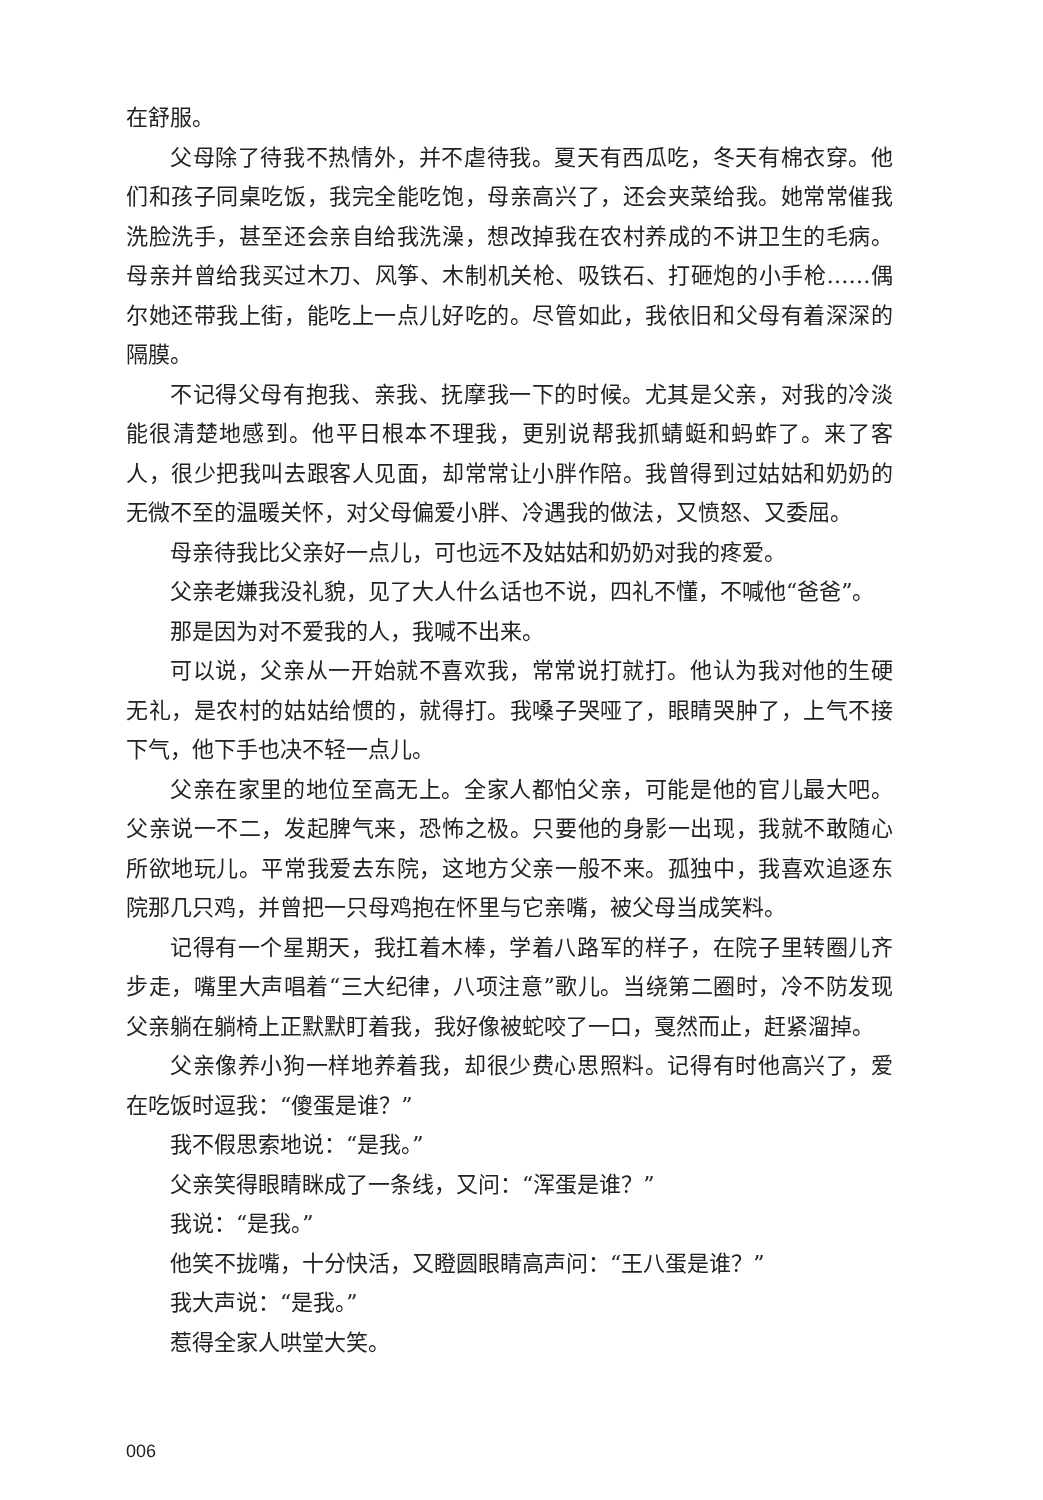在舒服。
父母除了待我不热情外，并不虐待我。夏天有西瓜吃，冬天有棉衣穿。他们和孩子同桌吃饭，我完全能吃饱，母亲高兴了，还会夹菜给我。她常常催我洗脸洗手，甚至还会亲自给我洗澡，想改掉我在农村养成的不讲卫生的毛病。母亲并曾给我买过木刀、风筝、木制机关枪、吸铁石、打砸炮的小手枪……偶尔她还带我上街，能吃上一点儿好吃的。尽管如此，我依旧和父母有着深深的隔膜。
不记得父母有抱我、亲我、抚摩我一下的时候。尤其是父亲，对我的冷淡能很清楚地感到。他平日根本不理我，更别说帮我抓蜻蜓和蚂蚱了。来了客人，很少把我叫去跟客人见面，却常常让小胖作陪。我曾得到过姑姑和奶奶的无微不至的温暖关怀，对父母偏爱小胖、冷遇我的做法，又愤怒、又委屈。
母亲待我比父亲好一点儿，可也远不及姑姑和奶奶对我的疼爱。
父亲老嫌我没礼貌，见了大人什么话也不说，四礼不懂，不喊他“爸爸”。
那是因为对不爱我的人，我喊不出来。
可以说，父亲从一开始就不喜欢我，常常说打就打。他认为我对他的生硬无礼，是农村的姑姑给惯的，就得打。我嗓子哭哑了，眼睛哭肿了，上气不接下气，他下手也决不轻一点儿。
父亲在家里的地位至高无上。全家人都怕父亲，可能是他的官儿最大吧。父亲说一不二，发起脾气来，恐怖之极。只要他的身影一出现，我就不敢随心所欲地玩儿。平常我爱去东院，这地方父亲一般不来。孤独中，我喜欢追逐东院那几只鸡，并曾把一只母鸡抱在怀里与它亲嘴，被父母当成笑料。
记得有一个星期天，我扛着木棒，学着八路军的样子，在院子里转圈儿齐步走，嘴里大声唱着“三大纪律，八项注意”歌儿。当绕第二圈时，冷不防发现父亲躺在躺椅上正默默盯着我，我好像被蛇咬了一口，戛然而止，赶紧溜掉。
父亲像养小狗一样地养着我，却很少费心思照料。记得有时他高兴了，爱在吃饭时逗我：“傻蛋是谁？”
我不假思索地说：“是我。”
父亲笑得眼睛眯成了一条线，又问：“浑蛋是谁？”
我说：“是我。”
他笑不拢嘴，十分快活，又瞪圆眼睛高声问：“王八蛋是谁？”
我大声说：“是我。”
惹得全家人哄堂大笑。
006